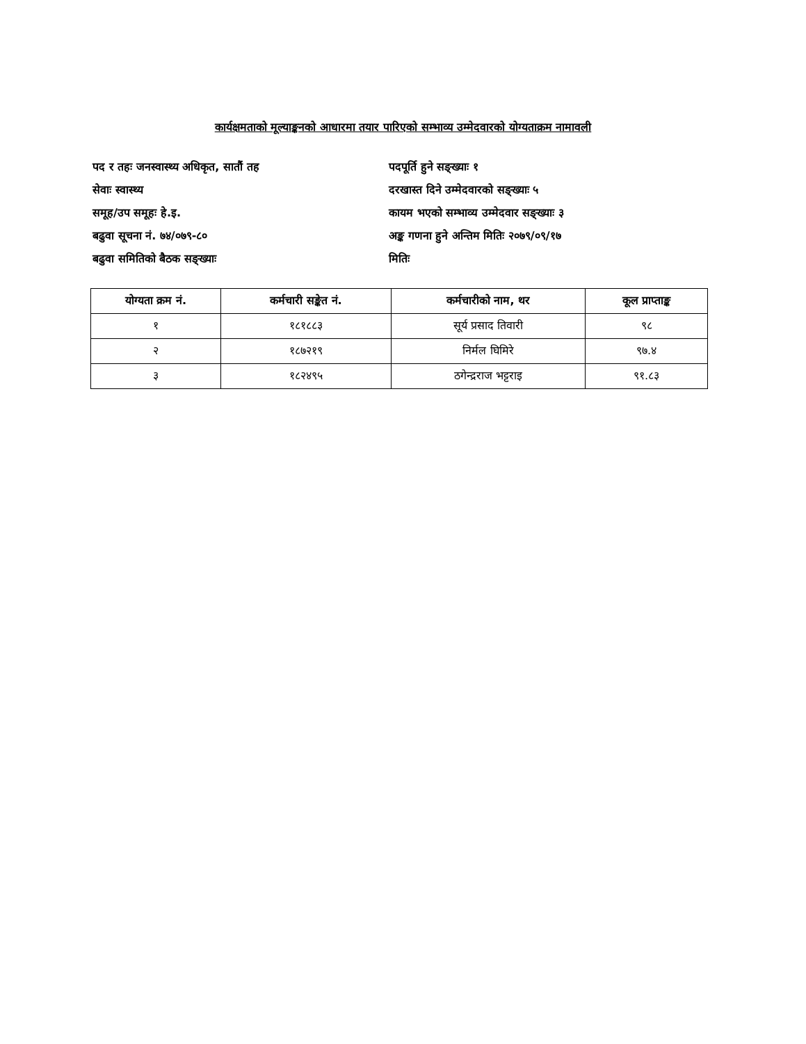कार्यक्षमताको मूल्याङ्कनको आधारमा तयार पारिएको सम्भाव्य उम्मेदवारको योग्यताक्रम नामावली
पद र तहः जनस्वास्थ्य अधिकृत, सातौं तह
सेवाः स्वास्थ्य
समूह/उप समूहः हे.इ.
बढुवा सूचना नं. ७४/०७९-८०
बढुवा समितिको बैठक सङ्ख्याः
पदपूर्ति हुने सङ्ख्याः १
दरखास्त दिने उम्मेदवारको सङ्ख्याः ५
कायम भएको सम्भाव्य उम्मेदवार सङ्ख्याः ३
अङ्क गणना हुने अन्तिम मितिः २०७९/०९/१७
मितिः
| योग्यता क्रम नं. | कर्मचारी सङ्केत नं. | कर्मचारीको नाम, थर | कूल प्राप्ताङ्क |
| --- | --- | --- | --- |
| १ | १८१८८३ | सूर्य प्रसाद तिवारी | ९८ |
| २ | १८७२१९ | निर्मल घिमिरे | ९७.४ |
| ३ | १८२४९५ | ठगेन्द्रराज भट्टराइ | ९१.८३ |